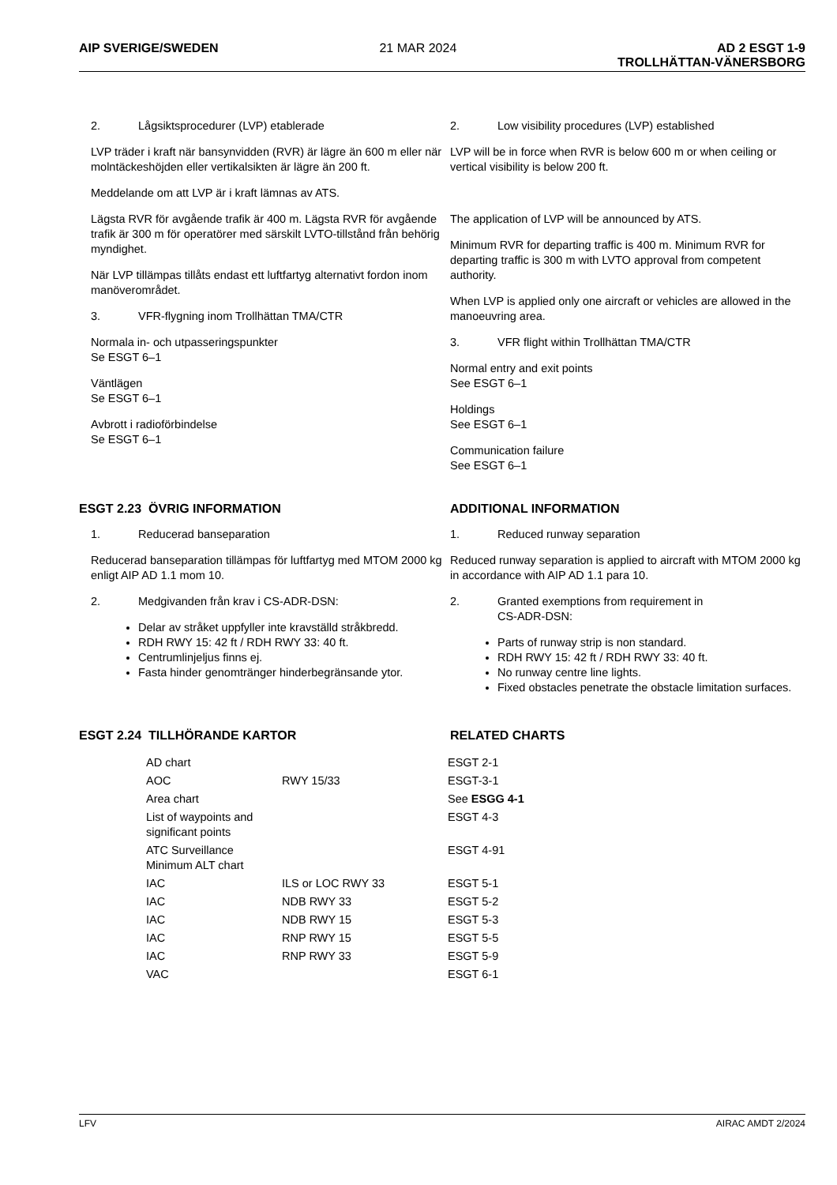AIP SVERIGE/SWEDEN 21 MAR 2024 AD 2 ESGT 1-9
TROLLHÄTTAN-VÄNERSBORG
2. Lågsiktsprocedurer (LVP) etablerade
LVP träder i kraft när bansynvidden (RVR) är lägre än 600 m eller när molntäckeshöjden eller vertikalsikten är lägre än 200 ft.
Meddelande om att LVP är i kraft lämnas av ATS.
Lägsta RVR för avgående trafik är 400 m. Lägsta RVR för avgående trafik är 300 m för operatörer med särskilt LVTO-tillstånd från behörig myndighet.
När LVP tillämpas tillåts endast ett luftfartyg alternativt fordon inom manöverområdet.
3. VFR-flygning inom Trollhättan TMA/CTR
Normala in- och utpasseringspunkter
Se ESGT 6–1
Väntlägen
Se ESGT 6–1
Avbrott i radioförbindelse
Se ESGT 6–1
2. Low visibility procedures (LVP) established
LVP will be in force when RVR is below 600 m or when ceiling or vertical visibility is below 200 ft.
The application of LVP will be announced by ATS.
Minimum RVR for departing traffic is 400 m. Minimum RVR for departing traffic is 300 m with LVTO approval from competent authority.
When LVP is applied only one aircraft or vehicles are allowed in the manoeuvring area.
3. VFR flight within Trollhättan TMA/CTR
Normal entry and exit points
See ESGT 6–1
Holdings
See ESGT 6–1
Communication failure
See ESGT 6–1
ESGT 2.23 ÖVRIG INFORMATION ADDITIONAL INFORMATION
1. Reducerad banseparation
Reducerad banseparation tillämpas för luftfartyg med MTOM 2000 kg enligt AIP AD 1.1 mom 10.
2. Medgivanden från krav i CS-ADR-DSN:
Delar av stråket uppfyller inte kravställd stråkbredd.
RDH RWY 15: 42 ft / RDH RWY 33: 40 ft.
Centrumlinjeljus finns ej.
Fasta hinder genomtränger hinderbegränsande ytor.
1. Reduced runway separation
Reduced runway separation is applied to aircraft with MTOM 2000 kg in accordance with AIP AD 1.1 para 10.
2. Granted exemptions from requirement in
CS-ADR-DSN:
Parts of runway strip is non standard.
RDH RWY 15: 42 ft / RDH RWY 33: 40 ft.
No runway centre line lights.
Fixed obstacles penetrate the obstacle limitation surfaces.
ESGT 2.24 TILLHÖRANDE KARTOR RELATED CHARTS
| AD chart | | ESGT 2-1 |
| AOC | RWY 15/33 | ESGT-3-1 |
| Area chart | | See ESGG 4-1 |
| List of waypoints and significant points | | ESGT 4-3 |
| ATC Surveillance Minimum ALT chart | | ESGT 4-91 |
| IAC | ILS or LOC RWY 33 | ESGT 5-1 |
| IAC | NDB RWY 33 | ESGT 5-2 |
| IAC | NDB RWY 15 | ESGT 5-3 |
| IAC | RNP RWY 15 | ESGT 5-5 |
| IAC | RNP RWY 33 | ESGT 5-9 |
| VAC | | ESGT 6-1 |
LFV AIRAC AMDT 2/2024